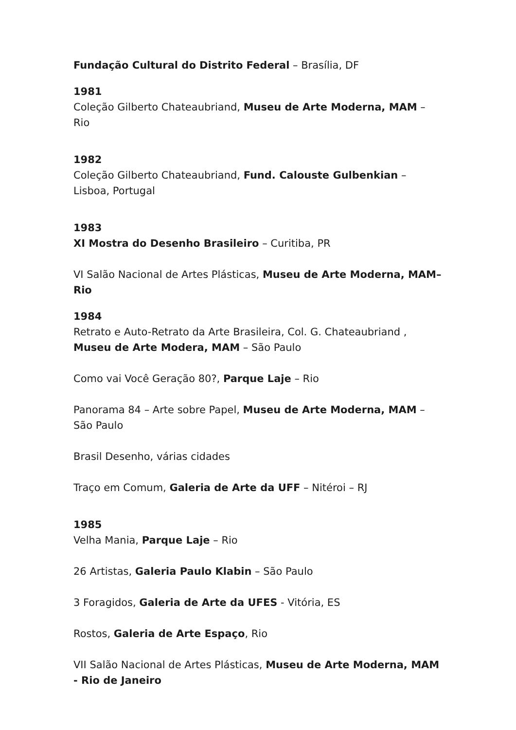Fundação Cultural do Distrito Federal – Brasília, DF
1981
Coleção Gilberto Chateaubriand, Museu de Arte Moderna, MAM – Rio
1982
Coleção Gilberto Chateaubriand, Fund. Calouste Gulbenkian – Lisboa, Portugal
1983
XI Mostra do Desenho Brasileiro – Curitiba, PR
VI Salão Nacional de Artes Plásticas, Museu de Arte Moderna, MAM– Rio
1984
Retrato e Auto-Retrato da Arte Brasileira, Col. G. Chateaubriand , Museu de Arte Modera, MAM – São Paulo
Como vai Você Geração 80?, Parque Laje – Rio
Panorama 84 – Arte sobre Papel, Museu de Arte Moderna, MAM – São Paulo
Brasil Desenho, várias cidades
Traço em Comum, Galeria de Arte da UFF – Nitéroi – RJ
1985
Velha Mania, Parque Laje – Rio
26 Artistas, Galeria Paulo Klabin – São Paulo
3 Foragidos, Galeria de Arte da UFES - Vitória, ES
Rostos, Galeria de Arte Espaço, Rio
VII Salão Nacional de Artes Plásticas, Museu de Arte Moderna, MAM - Rio de Janeiro